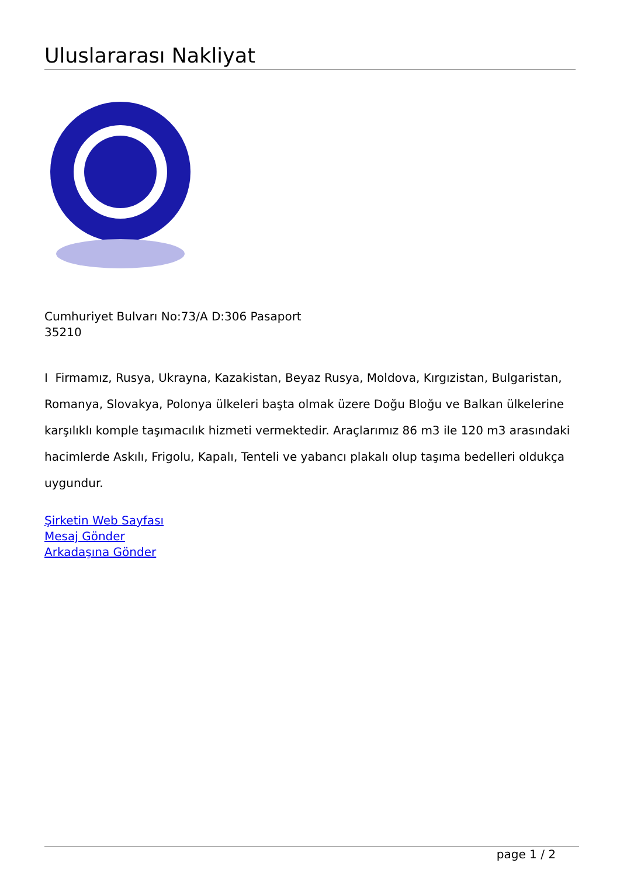Uluslararası Nakliyat
Cumhuriyet Bulvarı No:73/A D:306 Pasaport
35210
I Firmamız, Rusya, Ukrayna, Kazakistan, Beyaz Rusya, Moldova, Kırgızistan, Bulgaristan, Romanya, Slovakya, Polonya ülkeleri başta olmak üzere Doğu Bloğu ve Balkan ülkelerine karşılıklı komple taşımacılık hizmeti vermektedir. Araçlarımız 86 m3 ile 120 m3 arasındaki hacimlerde Askılı, Frigolu, Kapalı, Tenteli ve yabancı plakalı olup taşıma bedelleri oldukça uygundur.
Şirketin Web Sayfası
Mesaj Gönder
Arkadaşına Gönder
page 1 / 2